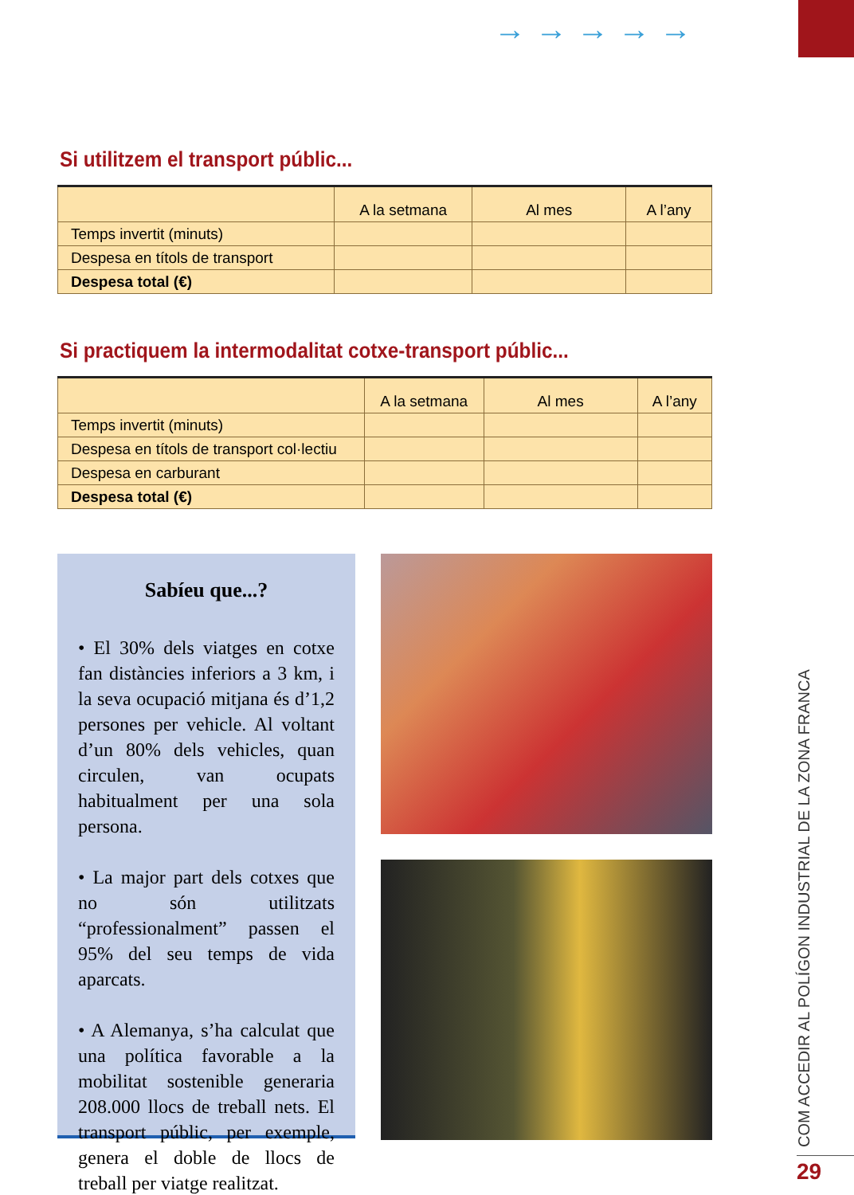→→→→→
Si utilitzem el transport públic...
| | A la setmana | Al mes | A l’any |
| --- | --- | --- | --- |
| Temps invertit (minuts) | | | |
| Despesa en títols de transport | | | |
| Despesa total (€) | | | |
Si practiquem la intermodalitat cotxe-transport públic...
| | A la setmana | Al mes | A l’any |
| --- | --- | --- | --- |
| Temps invertit (minuts) | | | |
| Despesa en títols de transport col·lectiu | | | |
| Despesa en carburant | | | |
| Despesa total (€) | | | |
Sabíeu que...?
• El 30% dels viatges en cotxe fan distàncies inferiors a 3 km, i la seva ocupació mitjana és d’1,2 persones per vehicle. Al voltant d’un 80% dels vehicles, quan circulen, van ocupats habitualment per una sola persona.
• La major part dels cotxes que no són utilitzats “professionalment” passen el 95% del seu temps de vida aparcats.
• A Alemanya, s’ha calculat que una política favorable a la mobilitat sostenible generaria 208.000 llocs de treball nets. El transport públic, per exemple, genera el doble de llocs de treball per viatge realitzat.
COM ACCEDIR AL POLÍGON INDUSTRIAL DE LA ZONA FRANCA 29